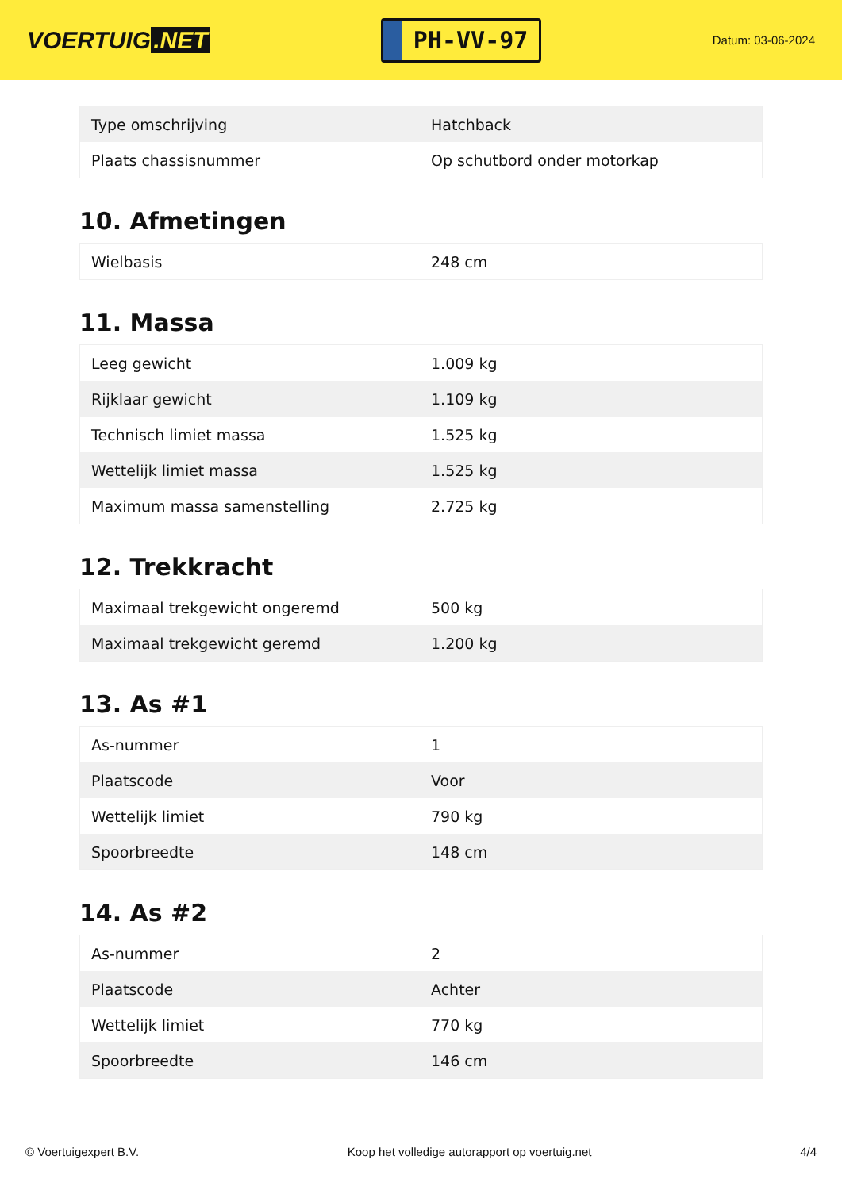VOERTUIG.NET
PH-VV-97
Datum: 03-06-2024
| Type omschrijving | Hatchback |
| Plaats chassisnummer | Op schutbord onder motorkap |
10. Afmetingen
| Wielbasis | 248 cm |
11. Massa
| Leeg gewicht | 1.009 kg |
| Rijklaar gewicht | 1.109 kg |
| Technisch limiet massa | 1.525 kg |
| Wettelijk limiet massa | 1.525 kg |
| Maximum massa samenstelling | 2.725 kg |
12. Trekkracht
| Maximaal trekgewicht ongeremd | 500 kg |
| Maximaal trekgewicht geremd | 1.200 kg |
13. As #1
| As-nummer | 1 |
| Plaatscode | Voor |
| Wettelijk limiet | 790 kg |
| Spoorbreedte | 148 cm |
14. As #2
| As-nummer | 2 |
| Plaatscode | Achter |
| Wettelijk limiet | 770 kg |
| Spoorbreedte | 146 cm |
© Voertuigexpert B.V. Koop het volledige autorapport op voertuig.net 4/4